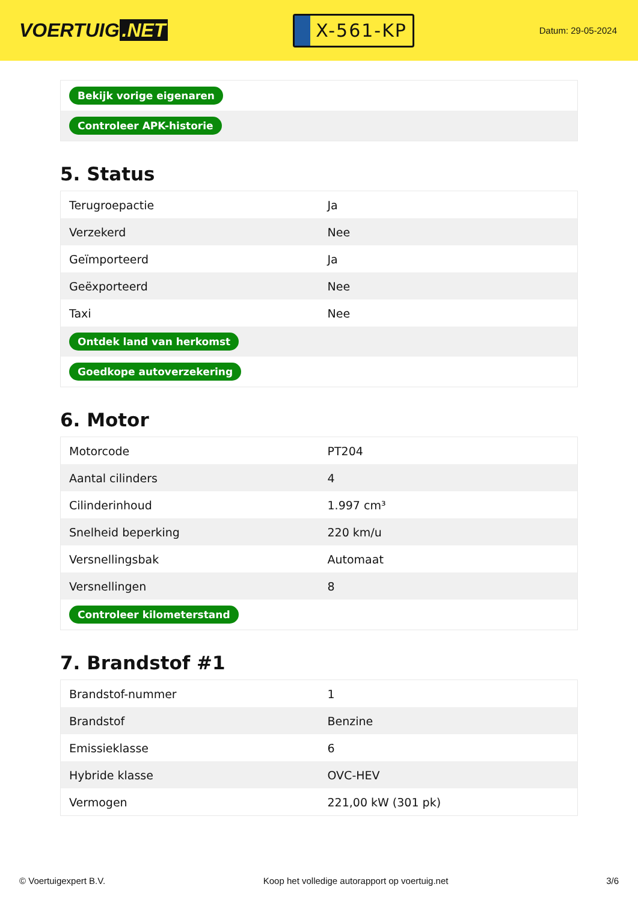VOERTUIG.NET
X-561-KP
Datum: 29-05-2024
| Bekijk vorige eigenaren |
| Controleer APK-historie |
5. Status
| Terugroepactie | Ja |
| Verzekerd | Nee |
| Geïmporteerd | Ja |
| Geëxporteerd | Nee |
| Taxi | Nee |
| Ontdek land van herkomst | |
| Goedkope autoverzekering | |
6. Motor
| Motorcode | PT204 |
| Aantal cilinders | 4 |
| Cilinderinhoud | 1.997 cm³ |
| Snelheid beperking | 220 km/u |
| Versnellingsbak | Automaat |
| Versnellingen | 8 |
| Controleer kilometerstand | |
7. Brandstof #1
| Brandstof-nummer | 1 |
| Brandstof | Benzine |
| Emissieklasse | 6 |
| Hybride klasse | OVC-HEV |
| Vermogen | 221,00 kW (301 pk) |
© Voertuigexpert B.V. Koop het volledige autorapport op voertuig.net 3/6